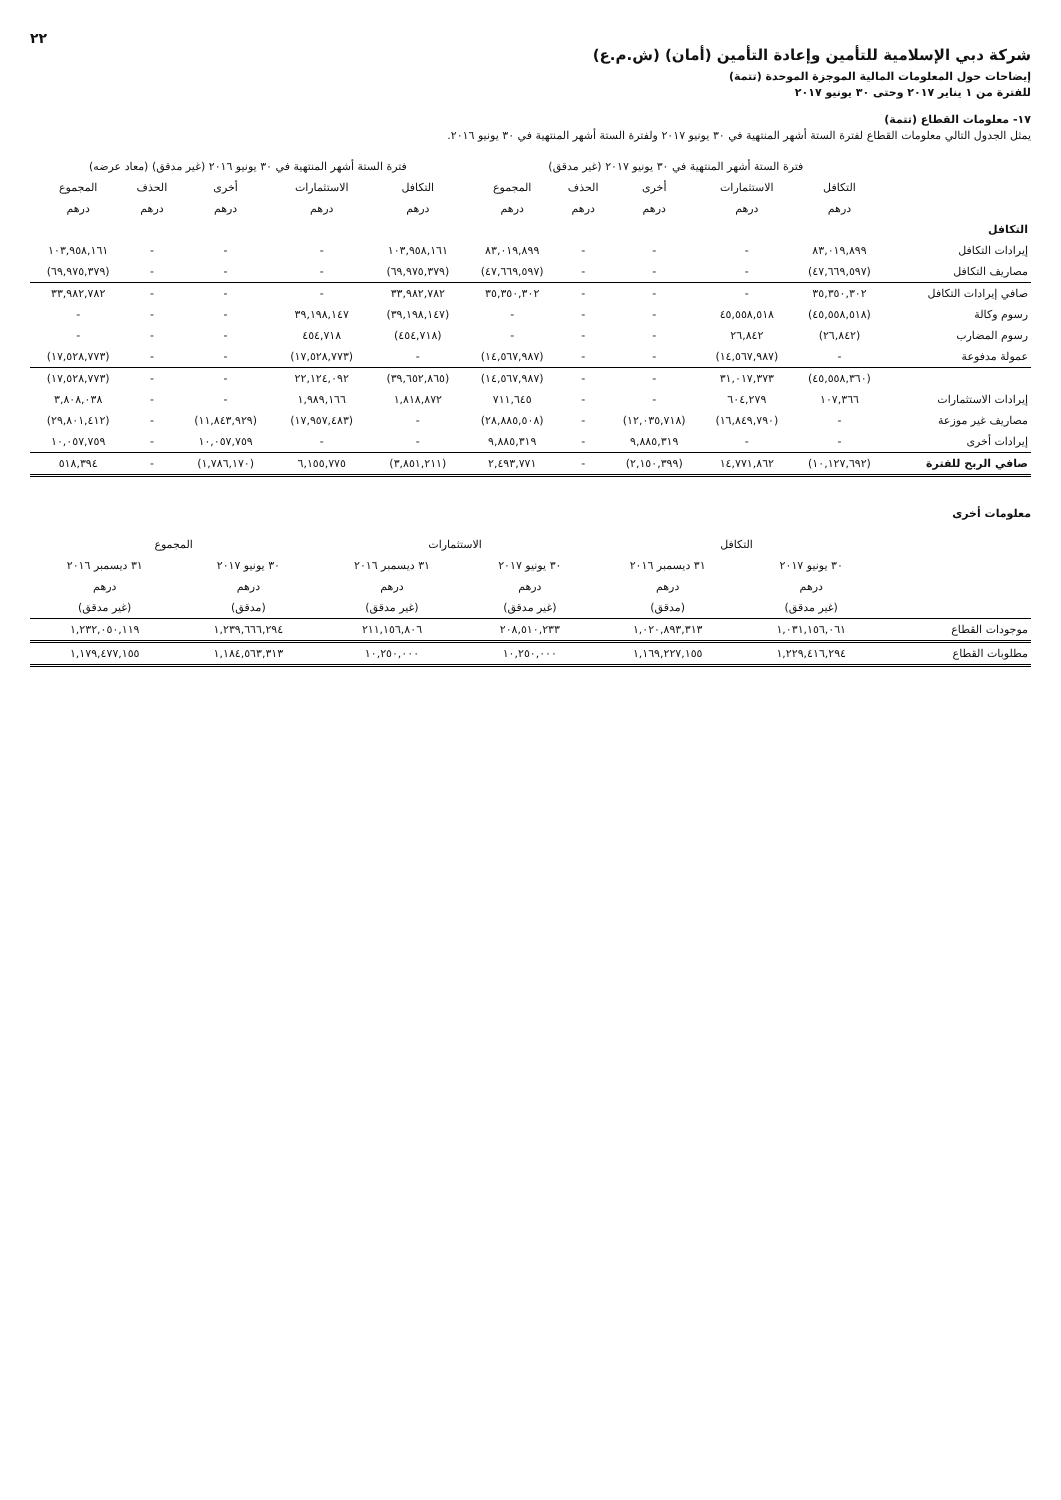٢٢
شركة دبي الإسلامية للتأمين وإعادة التأمين (أمان) (ش.م.ع)
إيضاحات حول المعلومات المالية الموجزة الموحدة (تتمة)
للفترة من ١ يناير ٢٠١٧ وحتى ٣٠ يونيو ٢٠١٧
١٧- معلومات القطاع (تتمة)
يمثل الجدول التالي معلومات القطاع لفترة الستة أشهر المنتهية في ٣٠ يونيو ٢٠١٧ ولفترة الستة أشهر المنتهية في ٣٠ يونيو ٢٠١٦.
| | فترة الستة أشهر المنتهية في ٣٠ يونيو ٢٠١٧ (غير مدقق) | | | | | فترة الستة أشهر المنتهية في ٣٠ يونيو ٢٠١٦ (غير مدقق) (معاد عرضه) | | | | |
| --- | --- | --- | --- | --- | --- | --- | --- | --- | --- | --- |
| | التكافل | الاستثمارات | أخرى | الحذف | المجموع | التكافل | الاستثمارات | أخرى | الحذف | المجموع |
| | درهم | درهم | درهم | درهم | درهم | درهم | درهم | درهم | درهم | درهم |
| التكافل | | | | | | | | | | |
| إيرادات التكافل | ٨٣,٠١٩,٨٩٩ | - | - | - | ٨٣,٠١٩,٨٩٩ | ١٠٣,٩٥٨,١٦١ | - | - | - | ١٠٣,٩٥٨,١٦١ |
| مصاريف التكافل | (٤٧,٦٦٩,٥٩٧) | - | - | - | (٤٧,٦٦٩,٥٩٧) | (٦٩,٩٧٥,٣٧٩) | - | - | - | (٦٩,٩٧٥,٣٧٩) |
| صافي إيرادات التكافل | ٣٥,٣٥٠,٣٠٢ | - | - | - | ٣٥,٣٥٠,٣٠٢ | ٣٣,٩٨٢,٧٨٢ | - | - | - | ٣٣,٩٨٢,٧٨٢ |
| رسوم وكالة | (٤٥,٥٥٨,٥١٨) | ٤٥,٥٥٨,٥١٨ | - | - | - | (٣٩,١٩٨,١٤٧) | ٣٩,١٩٨,١٤٧ | - | - | - |
| رسوم المضارب | (٢٦,٨٤٢) | ٢٦,٨٤٢ | - | - | - | (٤٥٤,٧١٨) | ٤٥٤,٧١٨ | - | - | - |
| عمولة مدفوعة | - | (١٤,٥٦٧,٩٨٧) | - | - | (١٤,٥٦٧,٩٨٧) | - | (١٧,٥٢٨,٧٧٣) | - | - | (١٧,٥٢٨,٧٧٣) |
| | (٤٥,٥٥٨,٣٦٠) | ٣١,٠١٧,٣٧٣ | - | - | (١٤,٥٦٧,٩٨٧) | (٣٩,٦٥٢,٨٦٥) | ٢٢,١٢٤,٠٩٢ | - | - | (١٧,٥٢٨,٧٧٣) |
| إيرادات الاستثمارات | ١٠٧,٣٦٦ | ٦٠٤,٢٧٩ | - | - | ٧١١,٦٤٥ | ١,٨١٨,٨٧٢ | ١,٩٨٩,١٦٦ | - | - | ٣,٨٠٨,٠٣٨ |
| مصاريف غير موزعة | - | (١٦,٨٤٩,٧٩٠) | (١٢,٠٣٥,٧١٨) | - | (٢٨,٨٨٥,٥٠٨) | - | (١٧,٩٥٧,٤٨٣) | (١١,٨٤٣,٩٢٩) | - | (٢٩,٨٠١,٤١٢) |
| إيرادات أخرى | - | - | ٩,٨٨٥,٣١٩ | - | ٩,٨٨٥,٣١٩ | - | - | ١٠,٠٥٧,٧٥٩ | - | ١٠,٠٥٧,٧٥٩ |
| صافي الربح للفترة | (١٠,١٢٧,٦٩٢) | ١٤,٧٧١,٨٦٢ | (٢,١٥٠,٣٩٩) | - | ٢,٤٩٣,٧٧١ | (٣,٨٥١,٢١١) | ٦,١٥٥,٧٧٥ | (١,٧٨٦,١٧٠) | - | ٥١٨,٣٩٤ |
معلومات أخرى
| | التكافل | | الاستثمارات | | المجموع | |
| --- | --- | --- | --- | --- | --- | --- |
| | ٣٠ يونيو ٢٠١٧ | ٣١ ديسمبر ٢٠١٦ | ٣٠ يونيو ٢٠١٧ | ٣١ ديسمبر ٢٠١٦ | ٣٠ يونيو ٢٠١٧ | ٣١ ديسمبر ٢٠١٦ |
| | درهم | درهم | درهم | درهم | درهم | درهم |
| | (غير مدقق) | (مدقق) | (غير مدقق) | (غير مدقق) | (مدقق) | (غير مدقق) |
| موجودات القطاع | ١,٠٣١,١٥٦,٠٦١ | ١,٠٢٠,٨٩٣,٣١٣ | ٢٠٨,٥١٠,٢٣٣ | ٢١١,١٥٦,٨٠٦ | ١,٢٣٩,٦٦٦,٢٩٤ | ١,٢٣٢,٠٥٠,١١٩ |
| مطلوبات القطاع | ١,٢٢٩,٤١٦,٢٩٤ | ١,١٦٩,٢٢٧,١٥٥ | ١٠,٢٥٠,٠٠٠ | ١٠,٢٥٠,٠٠٠ | ١,١٨٤,٥٦٣,٣١٣ | ١,١٧٩,٤٧٧,١٥٥ |